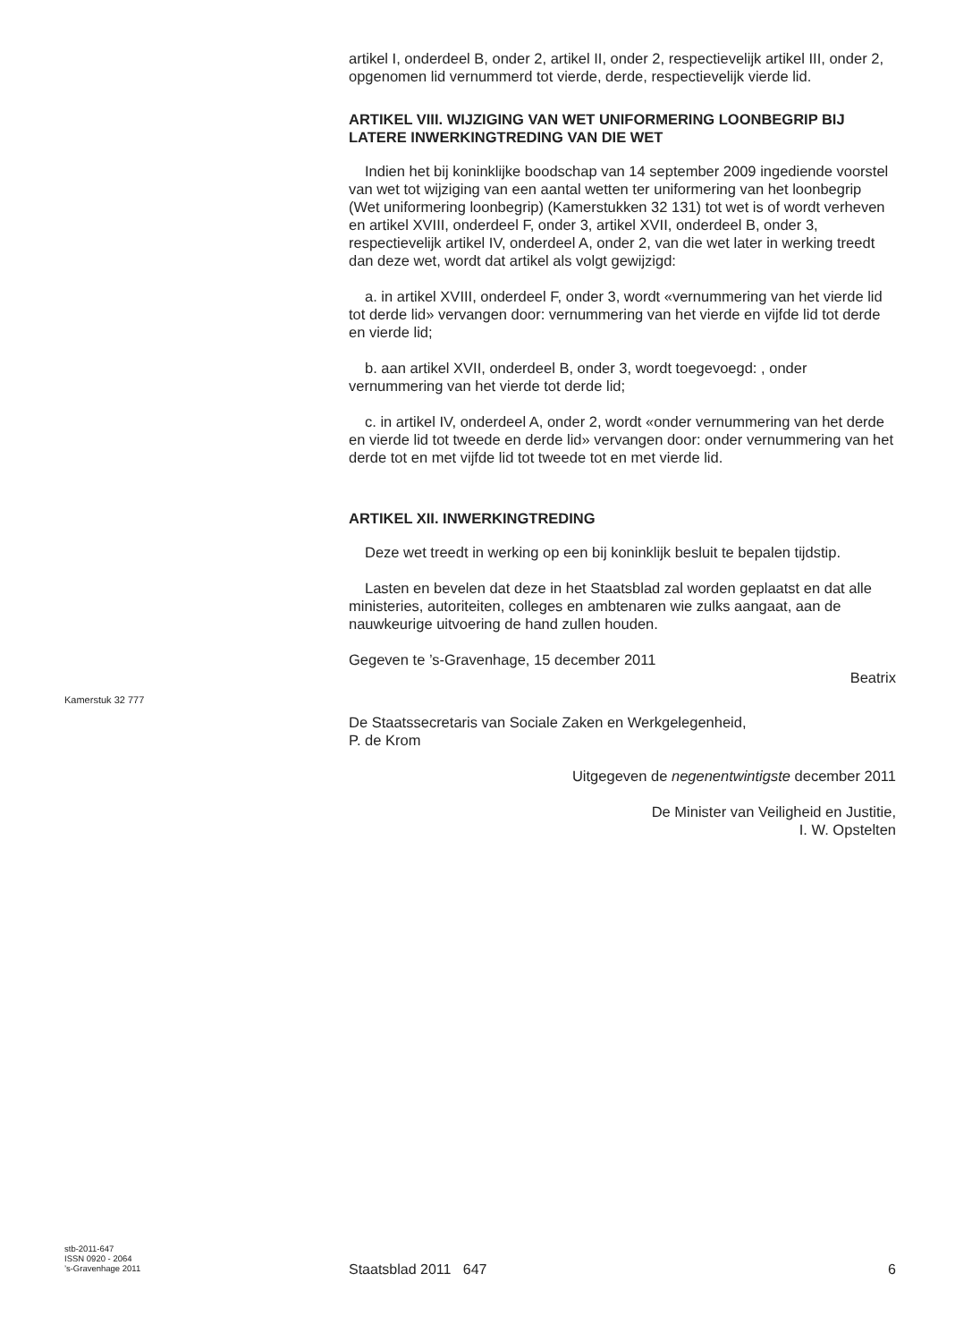artikel I, onderdeel B, onder 2, artikel II, onder 2, respectievelijk artikel III, onder 2, opgenomen lid vernummerd tot vierde, derde, respectievelijk vierde lid.
ARTIKEL VIII. WIJZIGING VAN WET UNIFORMERING LOONBEGRIP BIJ LATERE INWERKINGTREDING VAN DIE WET
Indien het bij koninklijke boodschap van 14 september 2009 ingediende voorstel van wet tot wijziging van een aantal wetten ter uniformering van het loonbegrip (Wet uniformering loonbegrip) (Kamerstukken 32 131) tot wet is of wordt verheven en artikel XVIII, onderdeel F, onder 3, artikel XVII, onderdeel B, onder 3, respectievelijk artikel IV, onderdeel A, onder 2, van die wet later in werking treedt dan deze wet, wordt dat artikel als volgt gewijzigd:
a. in artikel XVIII, onderdeel F, onder 3, wordt «vernummering van het vierde lid tot derde lid» vervangen door: vernummering van het vierde en vijfde lid tot derde en vierde lid;
b. aan artikel XVII, onderdeel B, onder 3, wordt toegevoegd: , onder vernummering van het vierde tot derde lid;
c. in artikel IV, onderdeel A, onder 2, wordt «onder vernummering van het derde en vierde lid tot tweede en derde lid» vervangen door: onder vernummering van het derde tot en met vijfde lid tot tweede tot en met vierde lid.
ARTIKEL XII. INWERKINGTREDING
Deze wet treedt in werking op een bij koninklijk besluit te bepalen tijdstip.
Lasten en bevelen dat deze in het Staatsblad zal worden geplaatst en dat alle ministeries, autoriteiten, colleges en ambtenaren wie zulks aangaat, aan de nauwkeurige uitvoering de hand zullen houden.
Gegeven te ’s-Gravenhage, 15 december 2011
Beatrix
De Staatssecretaris van Sociale Zaken en Werkgelegenheid,
P. de Krom
Uitgegeven de negenentwintigste december 2011
De Minister van Veiligheid en Justitie,
I. W. Opstelten
Kamerstuk 32 777
stb-2011-647
ISSN 0920 - 2064
’s-Gravenhage 2011
Staatsblad 2011 647 6